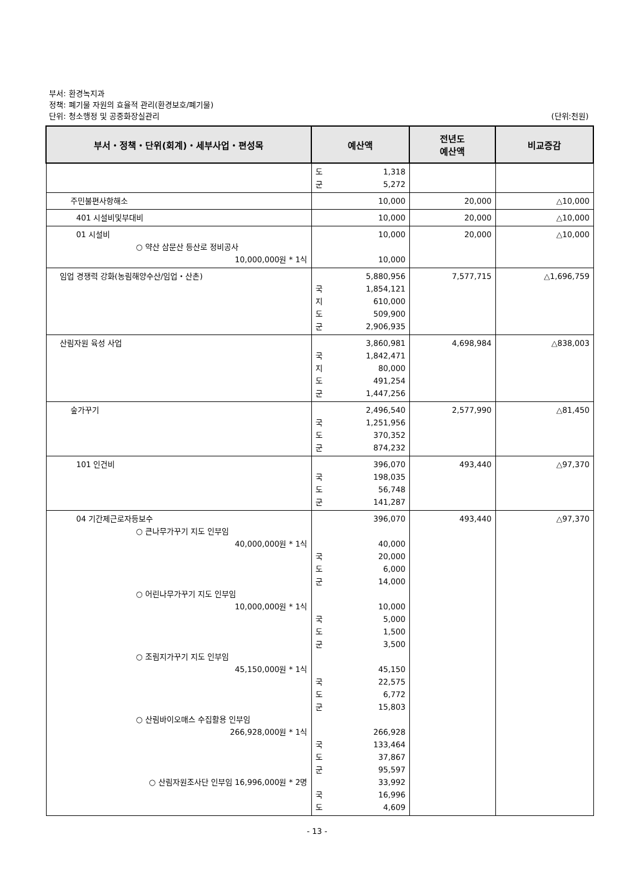부서: 환경녹지과
정책: 폐기물 자원의 효율적 관리(환경보호/폐기물)
단위: 청소행정 및 공중화장실관리 (단위:천원)
| 부서・정책・단위(회계)・세부사업・편성목 | 예산액 | 전년도 예산액 | 비교증감 |
| --- | --- | --- | --- |
| | 도 1,318 군 5,272 | | |
| 주민불편사항해소 | 10,000 | 20,000 | △10,000 |
| 401 시설비및부대비 | 10,000 | 20,000 | △10,000 |
| 01 시설비 ○ 약산 삼문산 등산로 정비공사 10,000,000원 * 1식 | 10,000 10,000 | 20,000 | △10,000 |
| 임업 경쟁력 강화(농림해양수산/임업・산촌) | 5,880,956 국 1,854,121 지 610,000 도 509,900 군 2,906,935 | 7,577,715 | △1,696,759 |
| 산림자원 육성 사업 | 3,860,981 국 1,842,471 지 80,000 도 491,254 군 1,447,256 | 4,698,984 | △838,003 |
| 숲가꾸기 | 2,496,540 국 1,251,956 도 370,352 군 874,232 | 2,577,990 | △81,450 |
| 101 인건비 | 396,070 국 198,035 도 56,748 군 141,287 | 493,440 | △97,370 |
| 04 기간제근로자등보수 ○ 큰나무가꾸기 지도 인부임 40,000,000원 * 1식 ○ 어린나무가꾸기 지도 인부임 10,000,000원 * 1식 ○ 조림지가꾸기 지도 인부임 45,150,000원 * 1식 ○ 산림바이오매스 수집활용 인부임 266,928,000원 * 1식 ○ 산림자원조사단 인부임 16,996,000원 * 2명 | 396,070 40,000 국 20,000 도 6,000 군 14,000 10,000 국 5,000 도 1,500 군 3,500 45,150 국 22,575 도 6,772 군 15,803 266,928 국 133,464 도 37,867 군 95,597 33,992 국 16,996 도 4,609 | 493,440 | △97,370 |
- 13 -